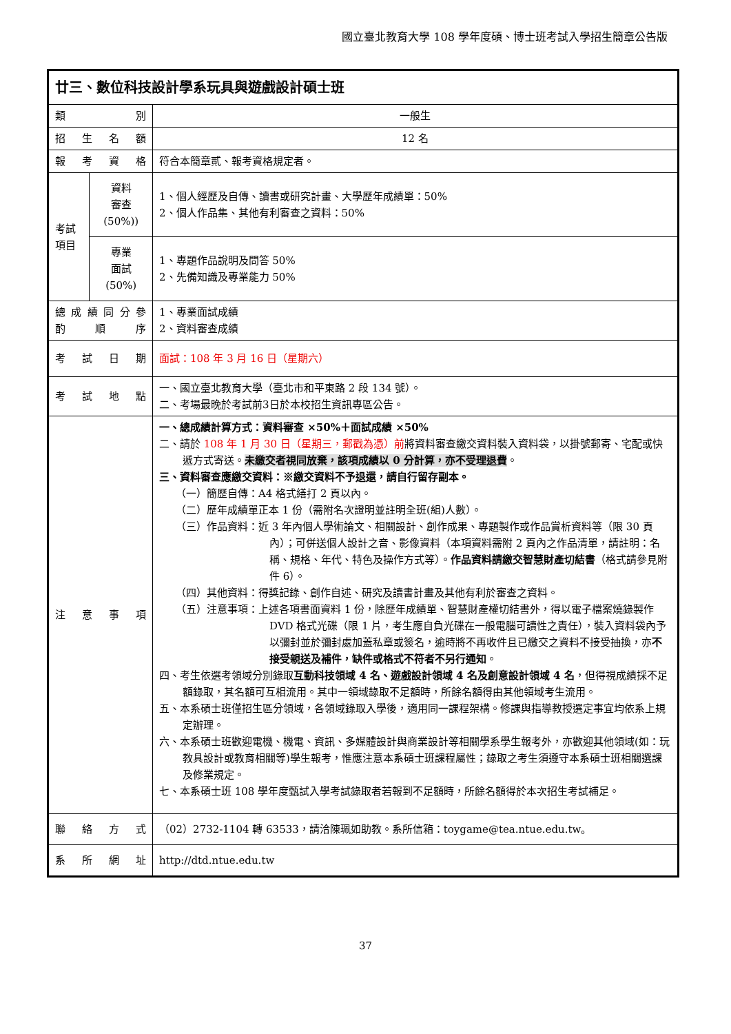國立臺北教育大學 108 學年度碩、博士班考試入學招生簡章公告版
| 廿三、數位科技設計學系玩具與遊戲設計碩士班 | | |
| 類 別 | | 一般生 |
| 招 生 名 額 | | 12 名 |
| 報 考 資 格 | | 符合本簡章貳、報考資格規定者。 |
| 考試 項目 | 資料 審查 (50%)) | 1、個人經歷及自傳、讀書或研究計畫、大學歷年成績單：50% 2、個人作品集、其他有利審查之資料：50% |
| | 專業 面試 (50%) | 1、專題作品說明及問答 50% 2、先備知識及專業能力 50% |
| 總 成 績 同 分 參 酌 順 序 | | 1、專業面試成績 2、資料審查成績 |
| 考 試 日 期 | | 面試：108 年 3 月 16 日（星期六） |
| 考 試 地 點 | | 一、國立臺北教育大學（臺北市和平東路 2 段 134 號）。 二、考場最晚於考試前3日於本校招生資訊專區公告。 |
| 注 意 事 項 | | 一、總成績計算方式：資料審查 ×50%＋面試成績 ×50% 二、請於 108 年 1 月 30 日（星期三，郵戳為憑）前 將資料審查繳交資料裝入資料袋，以掛號郵寄、宅配或快遞方式寄送。 未繳交者視同放棄，該項成績以 0 分計算，亦不受理退費 。 三、資料審查應繳交資料：※繳交資料不予退還，請自行留存副本。 （一）簡歷自傳：A4 格式繕打 2 頁以內。 （二）歷年成績單正本 1 份（需附名次證明並註明全班(組)人數）。 （三）作品資料：近 3 年內個人學術論文、相關設計、創作成果、專題製作或作品賞析資料等（限 30 頁內）；可併送個人設計之音、影像資料（本項資料需附 2 頁內之作品清單，請註明：名稱、規格、年代、特色及操作方式等）。 作品資料請繳交智慧財產切結書 （格式請參見附件 6）。 （四）其他資料：得獎記錄、創作自述、研究及讀書計畫及其他有利於審查之資料。 （五）注意事項：上述各項書面資料 1 份，除歷年成績單、智慧財產權切結書外，得以電子檔案燒錄製作 DVD 格式光碟（限 1 片，考生應自負光碟在一般電腦可讀性之責任），裝入資料袋內予以彌封並於彌封處加蓋私章或簽名，逾時將不再收件且已繳交之資料不接受抽換，亦 不接受親送及補件，缺件或格式不符者不另行通知 。 四、考生依選考領域分別錄取 互動科技領域 4 名、遊戲設計領域 4 名及創意設計領域 4 名 ，但得視成績採不足額錄取，其名額可互相流用。其中一領域錄取不足額時，所餘名額得由其他領域考生流用。 五、本系碩士班僅招生區分領域，各領域錄取入學後，適用同一課程架構。修課與指導教授選定事宜均依系上規定辦理。 六、本系碩士班歡迎電機、機電、資訊、多媒體設計與商業設計等相關學系學生報考外，亦歡迎其他領域(如：玩教具設計或教育相關等)學生報考，惟應注意本系碩士班課程屬性；錄取之考生須遵守本系碩士班相關選課及修業規定。 七、本系碩士班 108 學年度甄試入學考試錄取者若報到不足額時，所餘名額得於本次招生考試補足。 |
| 聯 絡 方 式 | | （02）2732-1104 轉 63533，請洽陳珮如助教。系所信箱：toygame@tea.ntue.edu.tw。 |
| 系 所 網 址 | | http://dtd.ntue.edu.tw |
37